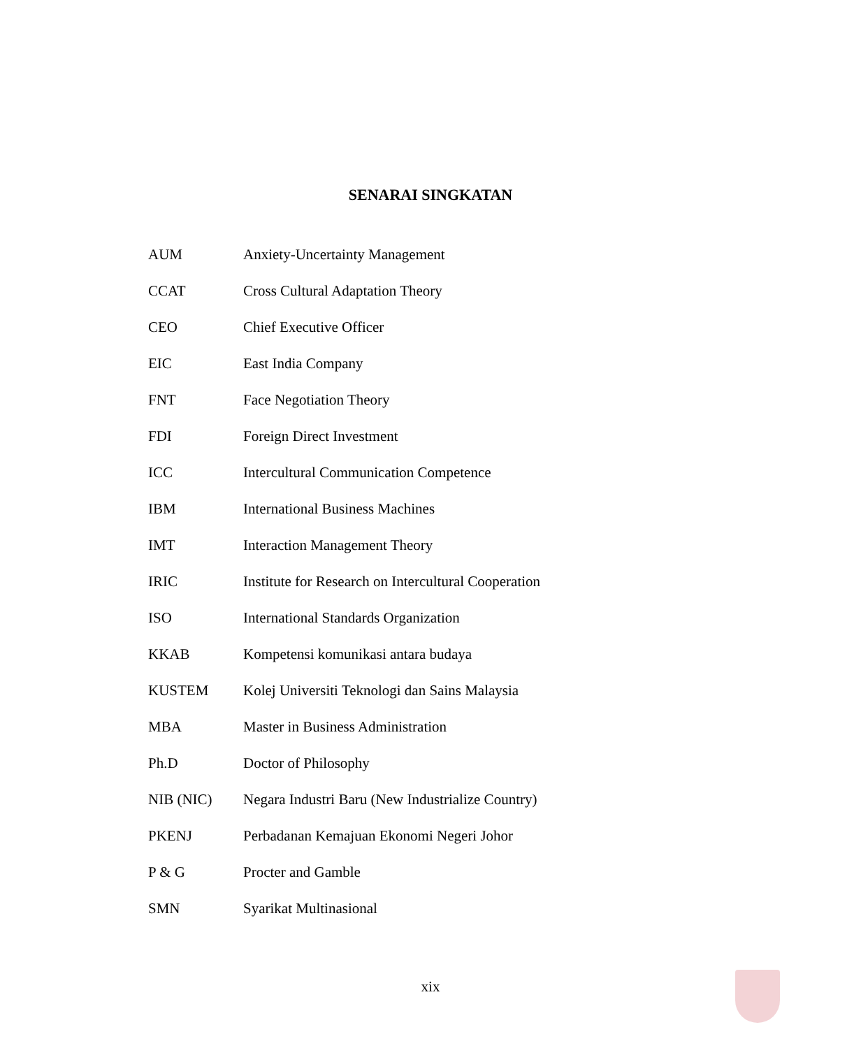SENARAI SINGKATAN
| AUM | Anxiety-Uncertainty Management |
| CCAT | Cross Cultural Adaptation Theory |
| CEO | Chief Executive Officer |
| EIC | East India Company |
| FNT | Face Negotiation Theory |
| FDI | Foreign Direct Investment |
| ICC | Intercultural Communication Competence |
| IBM | International Business Machines |
| IMT | Interaction Management Theory |
| IRIC | Institute for Research on Intercultural Cooperation |
| ISO | International Standards Organization |
| KKAB | Kompetensi komunikasi antara budaya |
| KUSTEM | Kolej Universiti Teknologi dan Sains Malaysia |
| MBA | Master in Business Administration |
| Ph.D | Doctor of Philosophy |
| NIB (NIC) | Negara Industri Baru (New Industrialize Country) |
| PKENJ | Perbadanan Kemajuan Ekonomi Negeri Johor |
| P & G | Procter and Gamble |
| SMN | Syarikat Multinasional |
xix